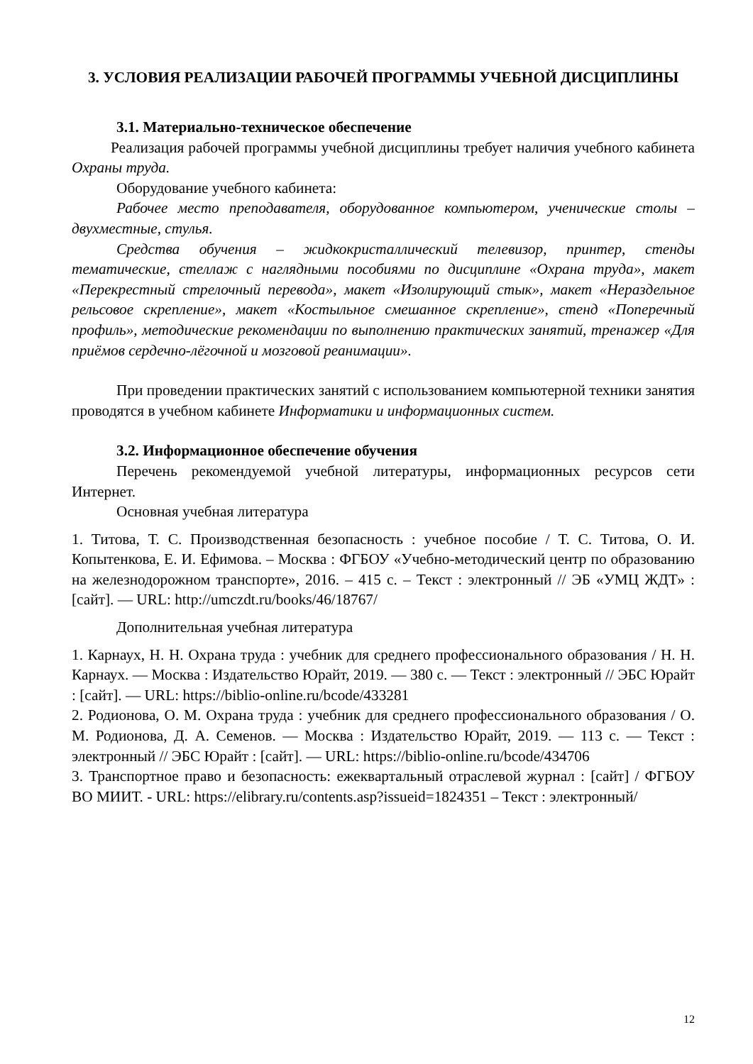3. УСЛОВИЯ РЕАЛИЗАЦИИ РАБОЧЕЙ ПРОГРАММЫ УЧЕБНОЙ ДИСЦИПЛИНЫ
3.1. Материально-техническое обеспечение
Реализация рабочей программы учебной дисциплины требует наличия учебного кабинета Охраны труда.
Оборудование учебного кабинета:
Рабочее место преподавателя, оборудованное компьютером, ученические столы – двухместные, стулья.
Средства обучения – жидкокристаллический телевизор, принтер, стенды тематические, стеллаж с наглядными пособиями по дисциплине «Охрана труда», макет «Перекрестный стрелочный перевода», макет «Изолирующий стык», макет «Нераздельное рельсовое скрепление», макет «Костыльное смешанное скрепление», стенд «Поперечный профиль», методические рекомендации по выполнению практических занятий, тренажер «Для приёмов сердечно-лёгочной и мозговой реанимации».
При проведении практических занятий с использованием компьютерной техники занятия проводятся в учебном кабинете Информатики и информационных систем.
3.2. Информационное обеспечение обучения
Перечень рекомендуемой учебной литературы, информационных ресурсов сети Интернет.
Основная учебная литература
1. Титова, Т. С. Производственная безопасность : учебное пособие / Т. С. Титова, О. И. Копытенкова, Е. И. Ефимова. – Москва : ФГБОУ «Учебно-методический центр по образованию на железнодорожном транспорте», 2016. – 415 с. – Текст : электронный // ЭБ «УМЦ ЖДТ» : [сайт]. — URL: http://umczdt.ru/books/46/18767/
Дополнительная учебная литература
1. Карнаух, Н. Н. Охрана труда : учебник для среднего профессионального образования / Н. Н. Карнаух. — Москва : Издательство Юрайт, 2019. — 380 с. — Текст : электронный // ЭБС Юрайт : [сайт]. — URL: https://biblio-online.ru/bcode/433281
2. Родионова, О. М. Охрана труда : учебник для среднего профессионального образования / О. М. Родионова, Д. А. Семенов. — Москва : Издательство Юрайт, 2019. — 113 с. — Текст : электронный // ЭБС Юрайт : [сайт]. — URL: https://biblio-online.ru/bcode/434706
3. Транспортное право и безопасность: ежеквартальный отраслевой журнал : [сайт] / ФГБОУ ВО МИИТ. - URL: https://elibrary.ru/contents.asp?issueid=1824351 – Текст : электронный/
12